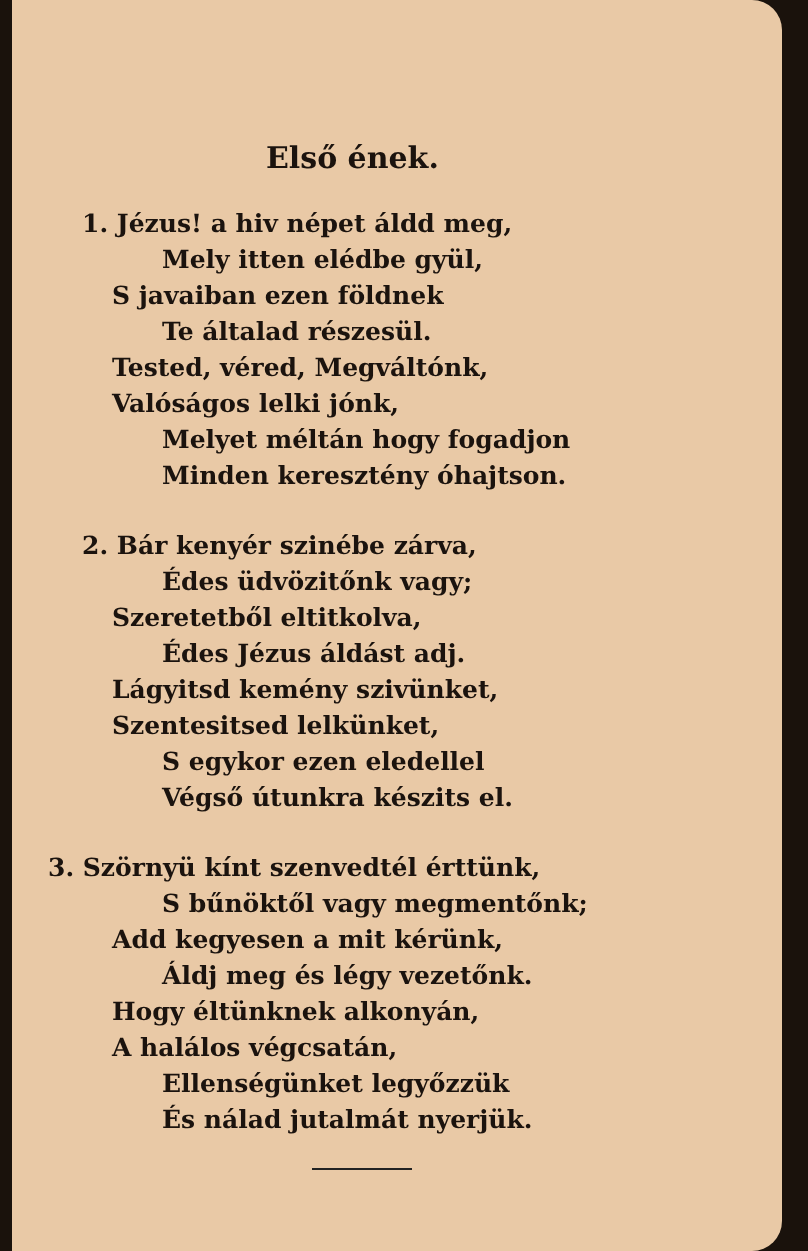Első ének.
1. Jézus! a hiv népet áldd meg,
Mely itten elédbe gyül,
S javaiban ezen földnek
Te általad részesül.
Tested, véred, Megváltónk,
Valóságos lelki jónk,
Melyet méltán hogy fogadjon
Minden keresztény óhajtson.
2. Bár kenyér szinébe zárva,
Édes üdvözitőnk vagy;
Szeretetből eltitkolva,
Édes Jézus áldást adj.
Lágyitsd kemény szivünket,
Szentesitsed lelkünket,
S egykor ezen eledellel
Végső útunkra készits el.
3. Szörnyü kínt szenvedtél érttünk,
S bűnöktől vagy megmentőnk;
Add kegyesen a mit kérünk,
Áldj meg és légy vezetőnk.
Hogy éltünknek alkonyán,
A halálos végcsatán,
Ellenségünket legyőzzük
És nálad jutalmát nyerjük.